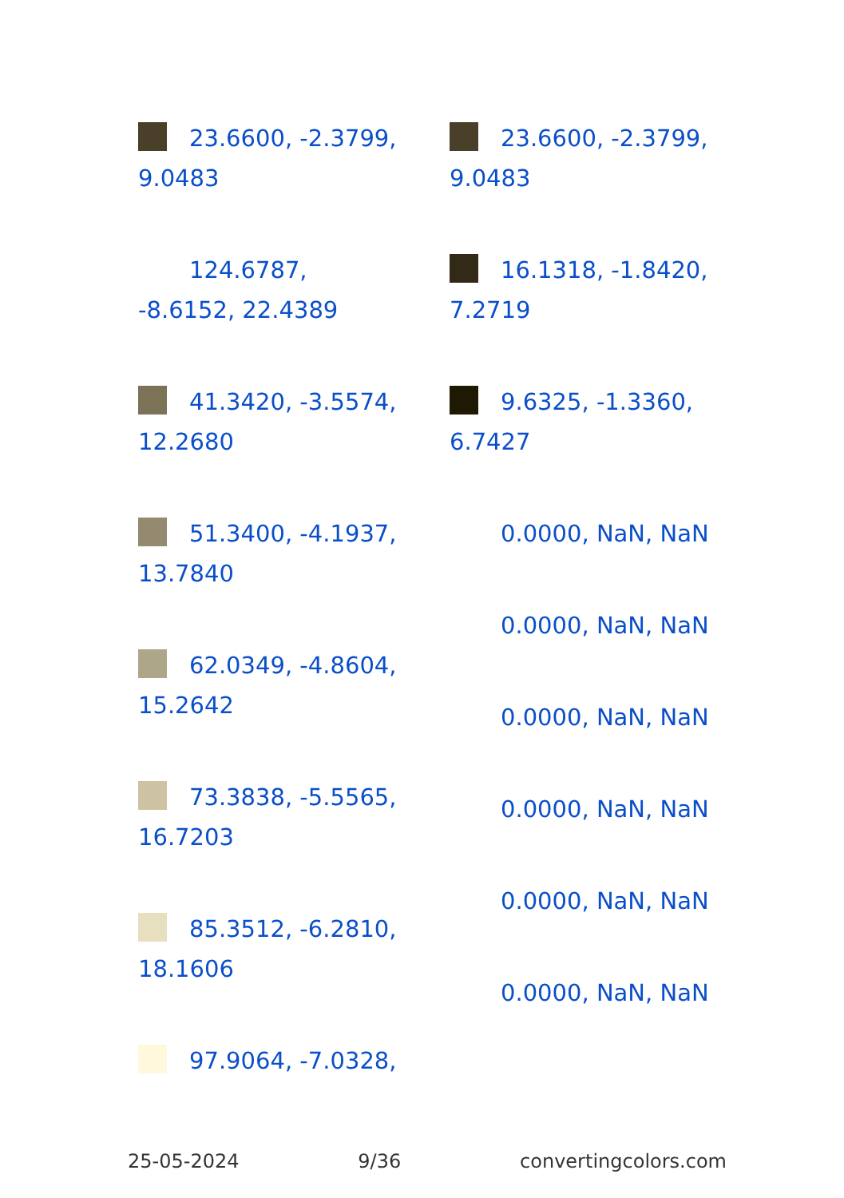23.6600, -2.3799, 9.0483
124.6787, -8.6152, 22.4389
41.3420, -3.5574, 12.2680
51.3400, -4.1937, 13.7840
62.0349, -4.8604, 15.2642
73.3838, -5.5565, 16.7203
85.3512, -6.2810, 18.1606
97.9064, -7.0328,
23.6600, -2.3799, 9.0483
16.1318, -1.8420, 7.2719
9.6325, -1.3360, 6.7427
0.0000, NaN, NaN
0.0000, NaN, NaN
0.0000, NaN, NaN
0.0000, NaN, NaN
0.0000, NaN, NaN
0.0000, NaN, NaN
25-05-2024 9/36 convertingcolors.com